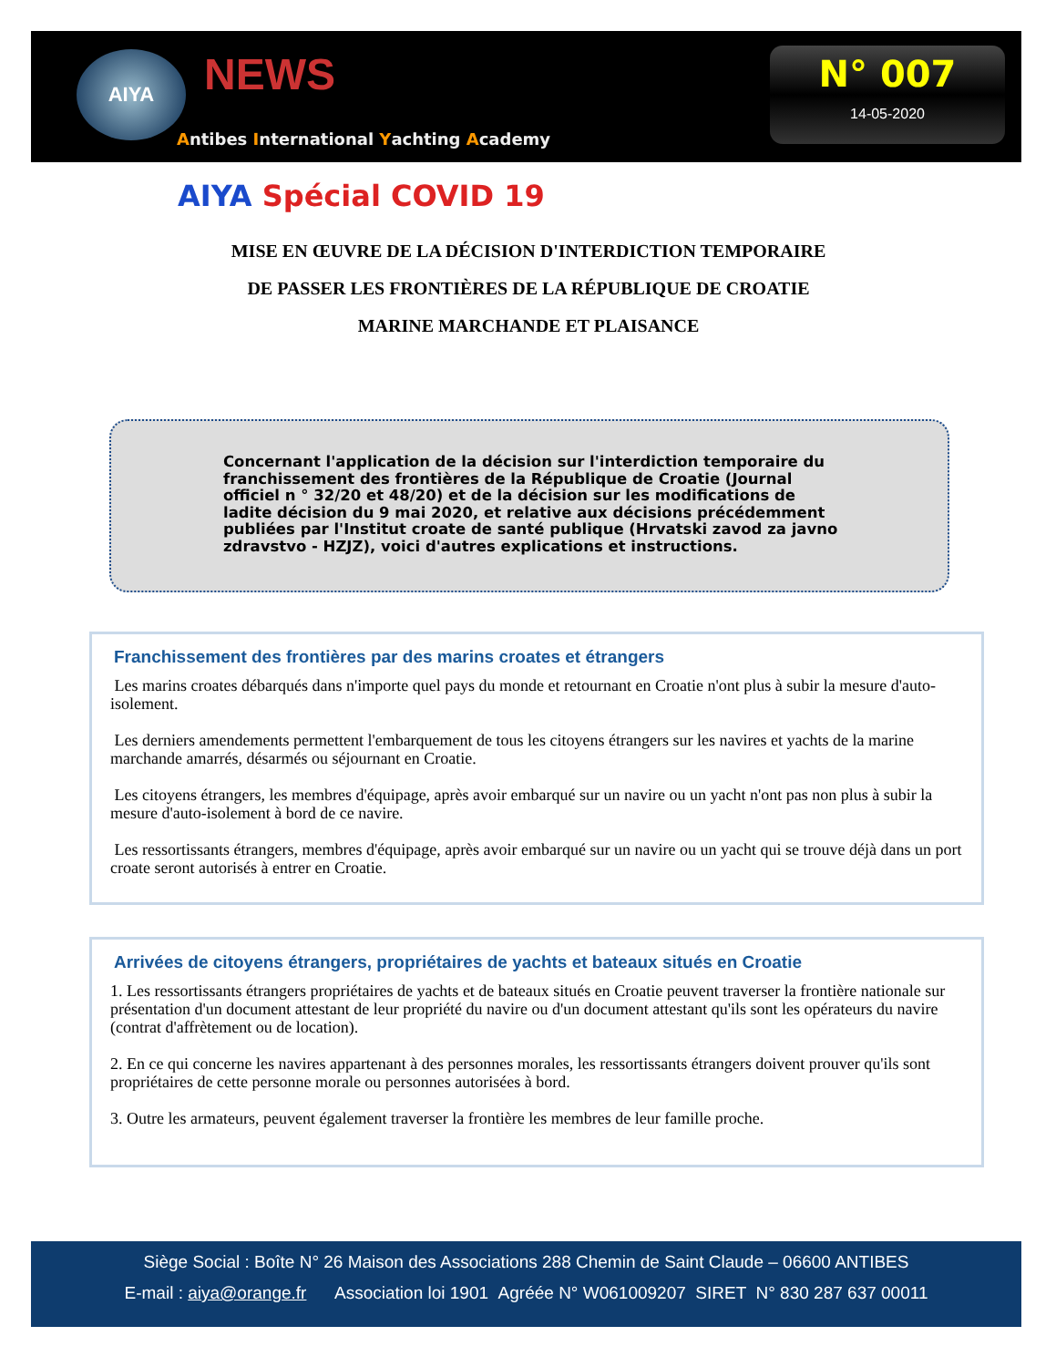AIYA NEWS
Antibes International Yachting Academy
N° 007
14-05-2020
AIYA Spécial COVID 19
MISE EN ŒUVRE DE LA DÉCISION D'INTERDICTION TEMPORAIRE
DE PASSER LES FRONTIÈRES DE LA RÉPUBLIQUE DE CROATIE
MARINE MARCHANDE ET PLAISANCE
Concernant l'application de la décision sur l'interdiction temporaire du franchissement des frontières de la République de Croatie (Journal officiel n ° 32/20 et 48/20) et de la décision sur les modifications de ladite décision du 9 mai 2020, et relative aux décisions précédemment publiées par l'Institut croate de santé publique (Hrvatski zavod za javno zdravstvo - HZJZ), voici d'autres explications et instructions.
Franchissement des frontières par des marins croates et étrangers
Les marins croates débarqués dans n'importe quel pays du monde et retournant en Croatie n'ont plus à subir la mesure d'auto-isolement.
Les derniers amendements permettent l'embarquement de tous les citoyens étrangers sur les navires et yachts de la marine marchande amarrés, désarmés ou séjournant en Croatie.
Les citoyens étrangers, les membres d'équipage, après avoir embarqué sur un navire ou un yacht n'ont pas non plus à subir la mesure d'auto-isolement à bord de ce navire.
Les ressortissants étrangers, membres d'équipage, après avoir embarqué sur un navire ou un yacht qui se trouve déjà dans un port croate seront autorisés à entrer en Croatie.
Arrivées de citoyens étrangers, propriétaires de yachts et bateaux situés en Croatie
1. Les ressortissants étrangers propriétaires de yachts et de bateaux situés en Croatie peuvent traverser la frontière nationale sur présentation d'un document attestant de leur propriété du navire ou d'un document attestant qu'ils sont les opérateurs du navire (contrat d'affrètement ou de location).
2. En ce qui concerne les navires appartenant à des personnes morales, les ressortissants étrangers doivent prouver qu'ils sont propriétaires de cette personne morale ou personnes autorisées à bord.
3. Outre les armateurs, peuvent également traverser la frontière les membres de leur famille proche.
Siège Social : Boîte N° 26 Maison des Associations 288 Chemin de Saint Claude – 06600 ANTIBES
E-mail : aiya@orange.fr Association loi 1901 Agréée N° W061009207 SIRET N° 830 287 637 00011